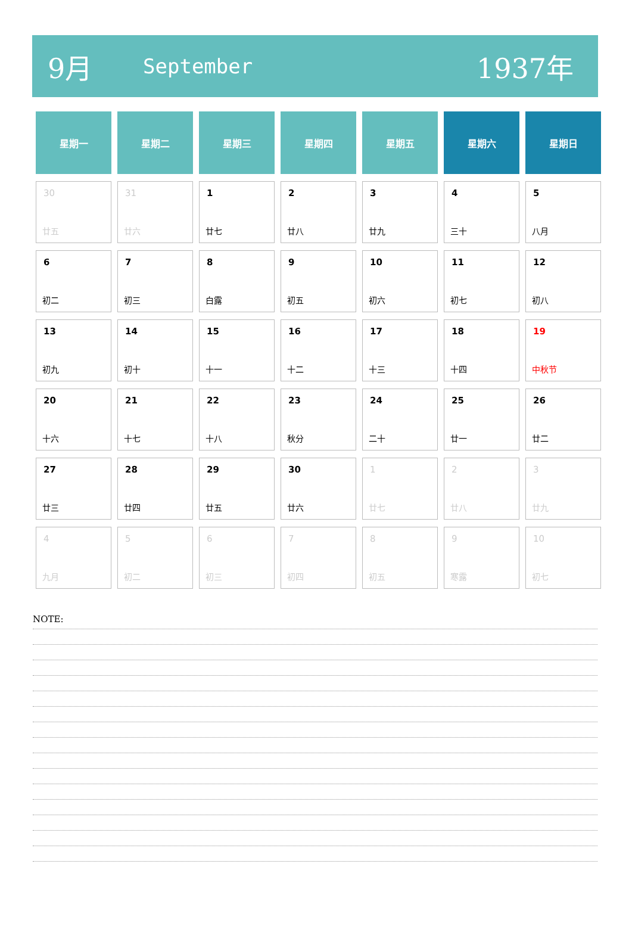9月
September
1937年
| 星期一 | 星期二 | 星期三 | 星期四 | 星期五 | 星期六 | 星期日 |
| --- | --- | --- | --- | --- | --- | --- |
| 30 廿五 | 31 廿六 | 1 廿七 | 2 廿八 | 3 廿九 | 4 三十 | 5 八月 |
| 6 初二 | 7 初三 | 8 白露 | 9 初五 | 10 初六 | 11 初七 | 12 初八 |
| 13 初九 | 14 初十 | 15 十一 | 16 十二 | 17 十三 | 18 十四 | 19 中秋节 |
| 20 十六 | 21 十七 | 22 十八 | 23 秋分 | 24 二十 | 25 廿一 | 26 廿二 |
| 27 廿三 | 28 廿四 | 29 廿五 | 30 廿六 | 1 廿七 | 2 廿八 | 3 廿九 |
| 4 九月 | 5 初二 | 6 初三 | 7 初四 | 8 初五 | 9 寒露 | 10 初七 |
NOTE: